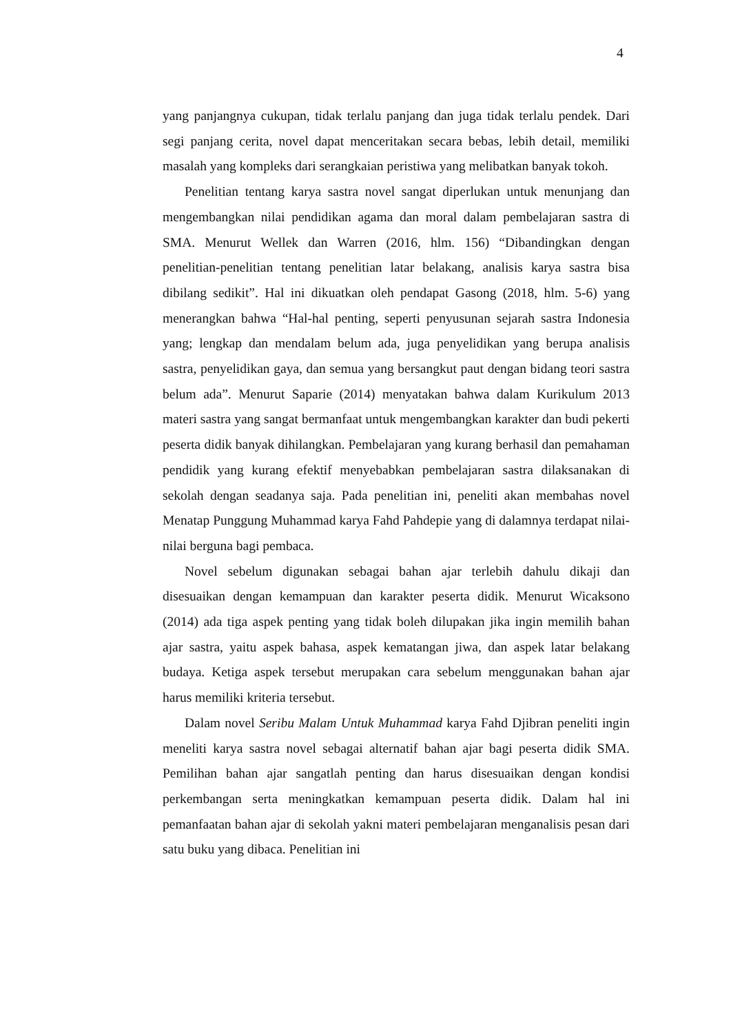4
yang panjangnya cukupan, tidak terlalu panjang dan juga tidak terlalu pendek. Dari segi panjang cerita, novel dapat menceritakan secara bebas, lebih detail, memiliki masalah yang kompleks dari serangkaian peristiwa yang melibatkan banyak tokoh.
Penelitian tentang karya sastra novel sangat diperlukan untuk menunjang dan mengembangkan nilai pendidikan agama dan moral dalam pembelajaran sastra di SMA. Menurut Wellek dan Warren (2016, hlm. 156) “Dibandingkan dengan penelitian-penelitian tentang penelitian latar belakang, analisis karya sastra bisa dibilang sedikit”. Hal ini dikuatkan oleh pendapat Gasong (2018, hlm. 5-6) yang menerangkan bahwa “Hal-hal penting, seperti penyusunan sejarah sastra Indonesia yang; lengkap dan mendalam belum ada, juga penyelidikan yang berupa analisis sastra, penyelidikan gaya, dan semua yang bersangkut paut dengan bidang teori sastra belum ada”. Menurut Saparie (2014) menyatakan bahwa dalam Kurikulum 2013 materi sastra yang sangat bermanfaat untuk mengembangkan karakter dan budi pekerti peserta didik banyak dihilangkan. Pembelajaran yang kurang berhasil dan pemahaman pendidik yang kurang efektif menyebabkan pembelajaran sastra dilaksanakan di sekolah dengan seadanya saja. Pada penelitian ini, peneliti akan membahas novel Menatap Punggung Muhammad karya Fahd Pahdepie yang di dalamnya terdapat nilai-nilai berguna bagi pembaca.
Novel sebelum digunakan sebagai bahan ajar terlebih dahulu dikaji dan disesuaikan dengan kemampuan dan karakter peserta didik. Menurut Wicaksono (2014) ada tiga aspek penting yang tidak boleh dilupakan jika ingin memilih bahan ajar sastra, yaitu aspek bahasa, aspek kematangan jiwa, dan aspek latar belakang budaya. Ketiga aspek tersebut merupakan cara sebelum menggunakan bahan ajar harus memiliki kriteria tersebut.
Dalam novel Seribu Malam Untuk Muhammad karya Fahd Djibran peneliti ingin meneliti karya sastra novel sebagai alternatif bahan ajar bagi peserta didik SMA. Pemilihan bahan ajar sangatlah penting dan harus disesuaikan dengan kondisi perkembangan serta meningkatkan kemampuan peserta didik. Dalam hal ini pemanfaatan bahan ajar di sekolah yakni materi pembelajaran menganalisis pesan dari satu buku yang dibaca. Penelitian ini